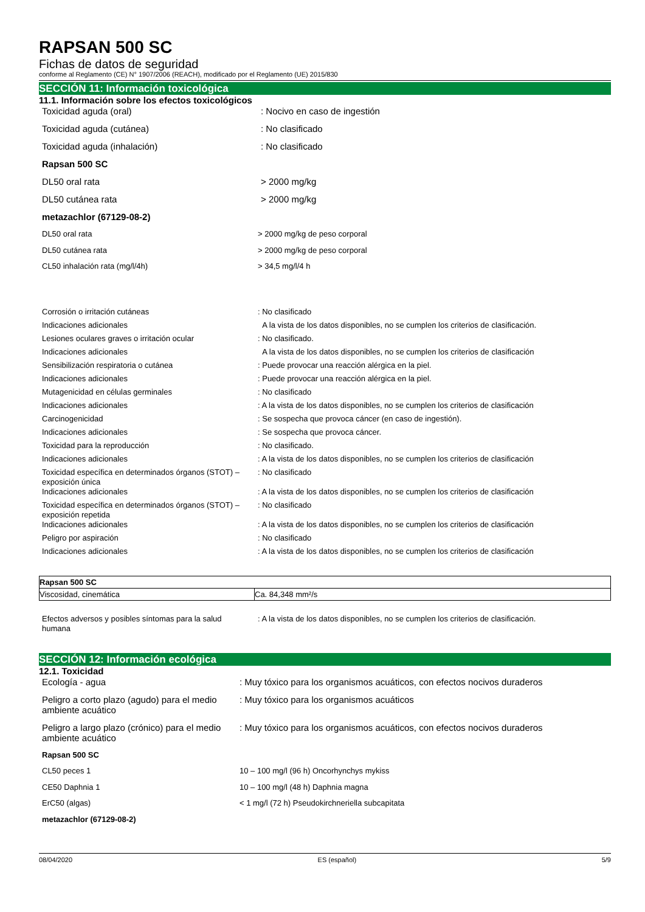RAPSAN 500 SC
Fichas de datos de seguridad
conforme al Reglamento (CE) N° 1907/2006 (REACH), modificado por el Reglamento (UE) 2015/830
SECCIÓN 11: Información toxicológica
11.1. Información sobre los efectos toxicológicos
| Toxicidad aguda (oral) | : Nocivo en caso de ingestión |
| Toxicidad aguda (cutánea) | : No clasificado |
| Toxicidad aguda (inhalación) | : No clasificado |
| Rapsan 500 SC | |
| DL50 oral rata | > 2000 mg/kg |
| DL50 cutánea rata | > 2000 mg/kg |
| metazachlor (67129-08-2) | |
| DL50 oral rata | > 2000 mg/kg de peso corporal |
| DL50 cutánea rata | > 2000 mg/kg de peso corporal |
| CL50 inhalación rata (mg/l/4h) | > 34,5 mg/l/4 h |
| Corrosión o irritación cutáneas | : No clasificado |
| Indicaciones adicionales | A la vista de los datos disponibles, no se cumplen los criterios de clasificación. |
| Lesiones oculares graves o irritación ocular | : No clasificado. |
| Indicaciones adicionales | A la vista de los datos disponibles, no se cumplen los criterios de clasificación |
| Sensibilización respiratoria o cutánea | : Puede provocar una reacción alérgica en la piel. |
| Indicaciones adicionales | : Puede provocar una reacción alérgica en la piel. |
| Mutagenicidad en células germinales | : No clasificado |
| Indicaciones adicionales | : A la vista de los datos disponibles, no se cumplen los criterios de clasificación |
| Carcinogenicidad | : Se sospecha que provoca cáncer (en caso de ingestión). |
| Indicaciones adicionales | : Se sospecha que provoca cáncer. |
| Toxicidad para la reproducción | : No clasificado. |
| Indicaciones adicionales | : A la vista de los datos disponibles, no se cumplen los criterios de clasificación |
| Toxicidad específica en determinados órganos (STOT) – exposición única | : No clasificado |
| Indicaciones adicionales | : A la vista de los datos disponibles, no se cumplen los criterios de clasificación |
| Toxicidad específica en determinados órganos (STOT) – exposición repetida | : No clasificado |
| Indicaciones adicionales | : A la vista de los datos disponibles, no se cumplen los criterios de clasificación |
| Peligro por aspiración | : No clasificado |
| Indicaciones adicionales | : A la vista de los datos disponibles, no se cumplen los criterios de clasificación |
| Rapsan 500 SC | |
| Viscosidad, cinemática | Ca. 84,348 mm²/s |
| Efectos adversos y posibles síntomas para la salud humana | : A la vista de los datos disponibles, no se cumplen los criterios de clasificación. |
SECCIÓN 12: Información ecológica
12.1. Toxicidad
| Ecología - agua | : Muy tóxico para los organismos acuáticos, con efectos nocivos duraderos |
| Peligro a corto plazo (agudo) para el medio ambiente acuático | : Muy tóxico para los organismos acuáticos |
| Peligro a largo plazo (crónico) para el medio ambiente acuático | : Muy tóxico para los organismos acuáticos, con efectos nocivos duraderos |
| Rapsan 500 SC | |
| CL50 peces 1 | 10 – 100 mg/l (96 h) Oncorhynchys mykiss |
| CE50 Daphnia 1 | 10 – 100 mg/l (48 h) Daphnia magna |
| ErC50 (algas) | < 1 mg/l (72 h) Pseudokirchneriella subcapitata |
| metazachlor (67129-08-2) | |
08/04/2020 ES (español) 5/9